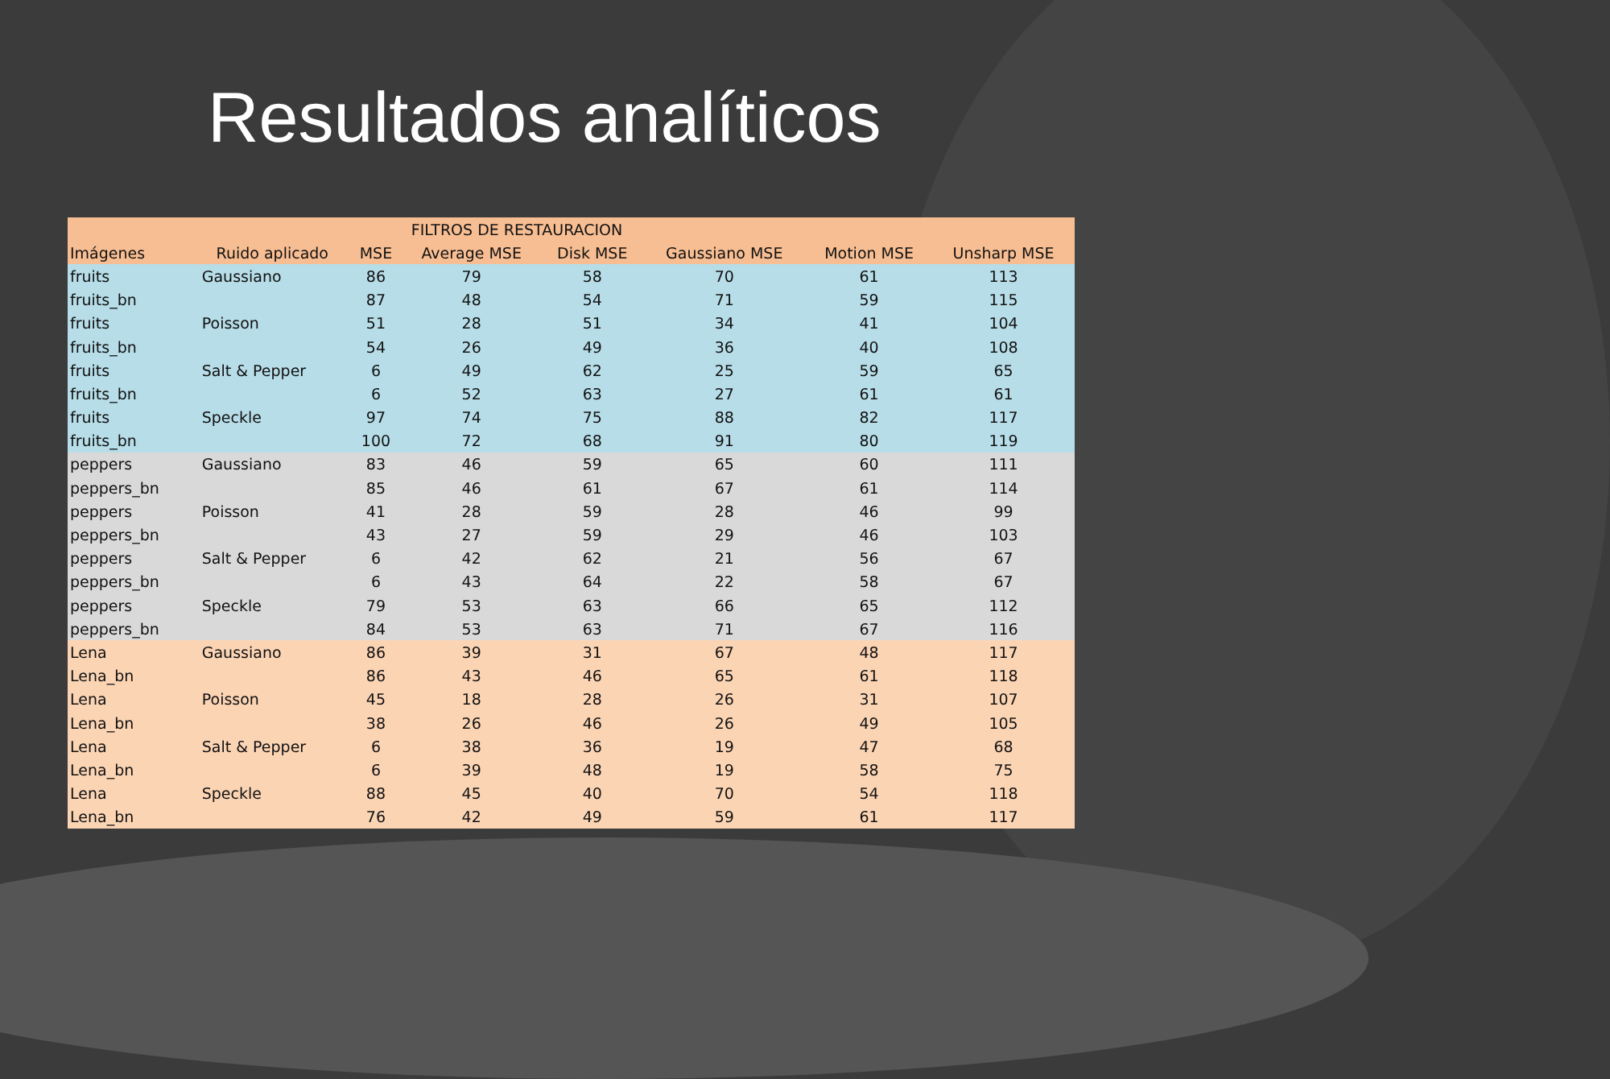Resultados analíticos
| | | FILTROS DE RESTAURACION | | | | | |
| --- | --- | --- | --- | --- | --- | --- | --- |
| Imágenes | Ruido aplicado | MSE | Average MSE | Disk MSE | Gaussiano MSE | Motion MSE | Unsharp MSE |
| fruits | Gaussiano | 86 | 79 | 58 | 70 | 61 | 113 |
| fruits_bn | | 87 | 48 | 54 | 71 | 59 | 115 |
| fruits | Poisson | 51 | 28 | 51 | 34 | 41 | 104 |
| fruits_bn | | 54 | 26 | 49 | 36 | 40 | 108 |
| fruits | Salt & Pepper | 6 | 49 | 62 | 25 | 59 | 65 |
| fruits_bn | | 6 | 52 | 63 | 27 | 61 | 61 |
| fruits | Speckle | 97 | 74 | 75 | 88 | 82 | 117 |
| fruits_bn | | 100 | 72 | 68 | 91 | 80 | 119 |
| peppers | Gaussiano | 83 | 46 | 59 | 65 | 60 | 111 |
| peppers_bn | | 85 | 46 | 61 | 67 | 61 | 114 |
| peppers | Poisson | 41 | 28 | 59 | 28 | 46 | 99 |
| peppers_bn | | 43 | 27 | 59 | 29 | 46 | 103 |
| peppers | Salt & Pepper | 6 | 42 | 62 | 21 | 56 | 67 |
| peppers_bn | | 6 | 43 | 64 | 22 | 58 | 67 |
| peppers | Speckle | 79 | 53 | 63 | 66 | 65 | 112 |
| peppers_bn | | 84 | 53 | 63 | 71 | 67 | 116 |
| Lena | Gaussiano | 86 | 39 | 31 | 67 | 48 | 117 |
| Lena_bn | | 86 | 43 | 46 | 65 | 61 | 118 |
| Lena | Poisson | 45 | 18 | 28 | 26 | 31 | 107 |
| Lena_bn | | 38 | 26 | 46 | 26 | 49 | 105 |
| Lena | Salt & Pepper | 6 | 38 | 36 | 19 | 47 | 68 |
| Lena_bn | | 6 | 39 | 48 | 19 | 58 | 75 |
| Lena | Speckle | 88 | 45 | 40 | 70 | 54 | 118 |
| Lena_bn | | 76 | 42 | 49 | 59 | 61 | 117 |